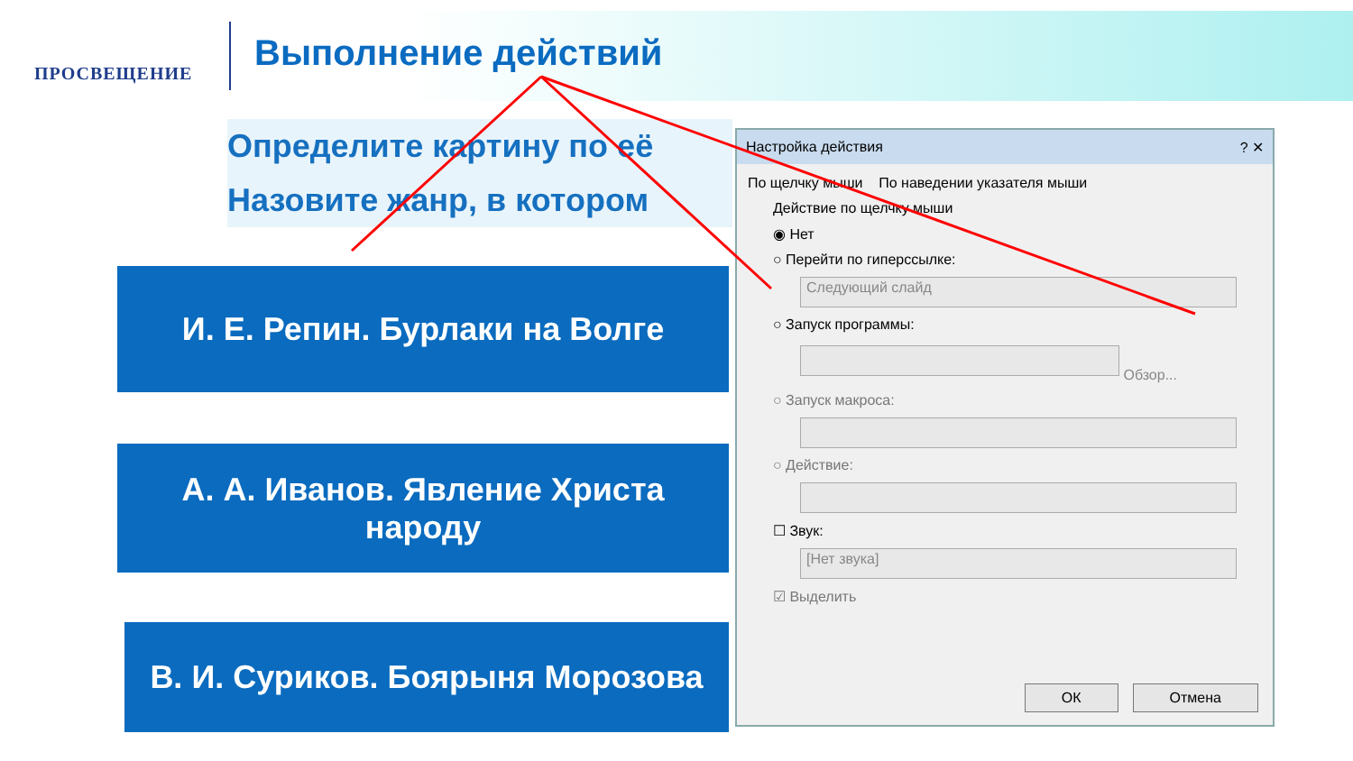ПРОСВЕЩЕНИЕ Выполнение действий
Определите картину по её
Назовите жанр, в котором
И. Е. Репин. Бурлаки на Волге
А. А. Иванов. Явление Христа
народу
В. И. Суриков. Боярыня Морозова
Настройка действия ? ✕
По щелчку мыши По наведении указателя мыши
Действие по щелчку мыши
◉ Нет
○ Перейти по гиперссылке:
Следующий слайд
○ Запуск программы:
Обзор...
○ Запуск макроса:
○ Действие:
☐ Звук:
[Нет звука]
☑ Выделить
ОК Отмена